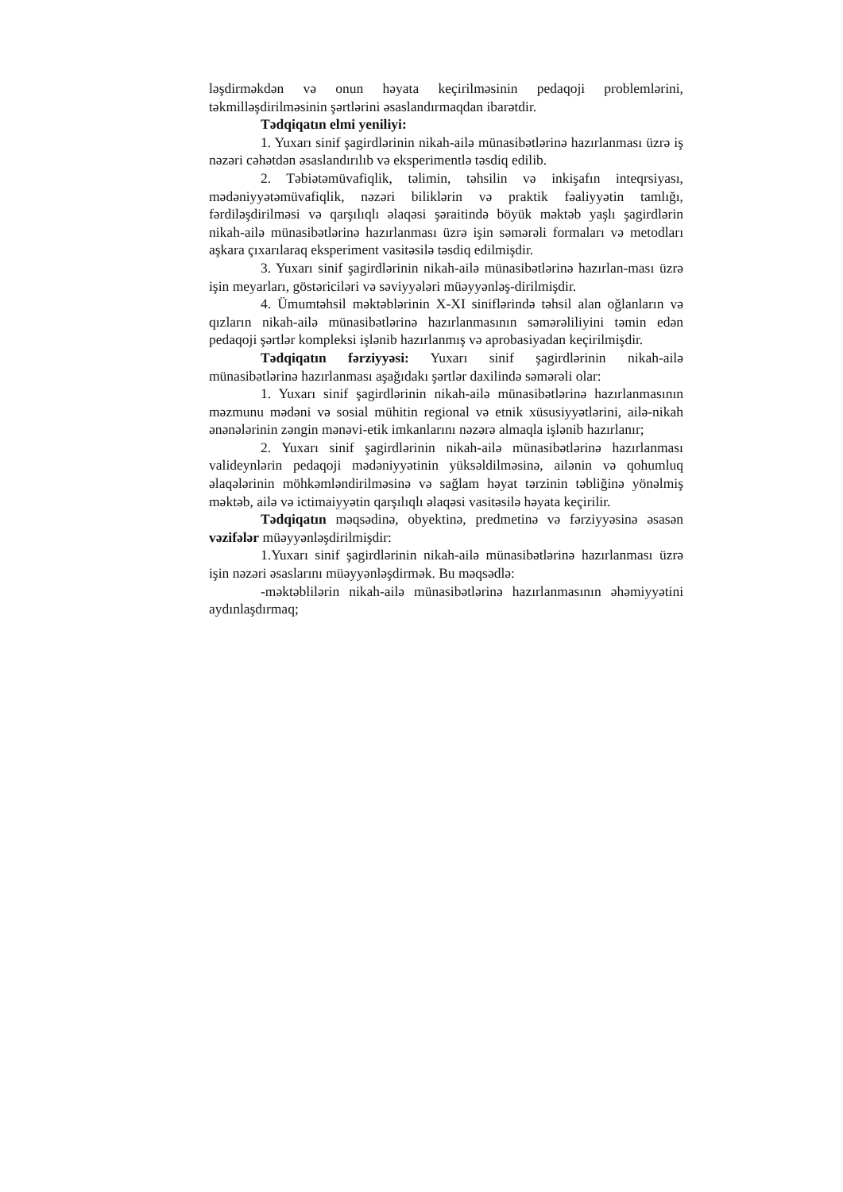ləşdirməkdən və onun həyata keçirilməsinin pedaqoji problemlərini, təkmilləşdirilməsinin şərtlərini əsaslandırmaqdan ibarətdir.
Tədqiqatın elmi yeniliyi:
1. Yuxarı sinif şagirdlərinin nikah-ailə münasibətlərinə hazırlanması üzrə iş nəzəri cəhətdən əsaslandırılıb və eksperimentlə təsdiq edilib.
2. Təbiətəmüvafiqlik, təlimin, təhsilin və inkişafın inteqrsiyası, mədəniyyətəmüvafiqlik, nəzəri biliklərin və praktik fəaliyyətin tamlığı, fərdiləşdirilməsi və qarşılıqlı əlaqəsi şəraitində böyük məktəb yaşlı şagirdlərin nikah-ailə münasibətlərinə hazırlanması üzrə işin səmərəli formaları və metodları aşkara çıxarılaraq eksperiment vasitəsilə təsdiq edilmişdir.
3. Yuxarı sinif şagirdlərinin nikah-ailə münasibətlərinə hazırlan-ması üzrə işin meyarları, göstəriciləri və səviyyələri müəyyənləş-dirilmişdir.
4. Ümumtəhsil məktəblərinin X-XI siniflərində təhsil alan oğlanların və qızların nikah-ailə münasibətlərinə hazırlanmasının səmərəliliyini təmin edən pedaqoji şərtlər kompleksi işlənib hazırlanmış və aprobasiyadan keçirilmişdir.
Tədqiqatın fərziyyəsi: Yuxarı sinif şagirdlərinin nikah-ailə münasibətlərinə hazırlanması aşağıdakı şərtlər daxilində səmərəli olar:
1. Yuxarı sinif şagirdlərinin nikah-ailə münasibətlərinə hazırlanmasının məzmunu mədəni və sosial mühitin regional və etnik xüsusiyyətlərini, ailə-nikah ənənələrinin zəngin mənəvi-etik imkanlarını nəzərə almaqla işlənib hazırlanır;
2. Yuxarı sinif şagirdlərinin nikah-ailə münasibətlərinə hazırlanması valideynlərin pedaqoji mədəniyyətinin yüksəldilməsinə, ailənin və qohumluq əlaqələrinin möhkəmləndirilməsinə və sağlam həyat tərzinin təbliğinə yönəlmiş məktəb, ailə və ictimaiyyətin qarşılıqlı əlaqəsi vasitəsilə həyata keçirilir.
Tədqiqatın məqsədinə, obyektinə, predmetinə və fərziyyəsinə əsasən vəzifələr müəyyənləşdirilmişdir:
1.Yuxarı sinif şagirdlərinin nikah-ailə münasibətlərinə hazırlanması üzrə işin nəzəri əsaslarını müəyyənləşdirmək. Bu məqsədlə:
-məktəblilərin nikah-ailə münasibətlərinə hazırlanmasının əhəmiyyətini aydınlaşdırmaq;